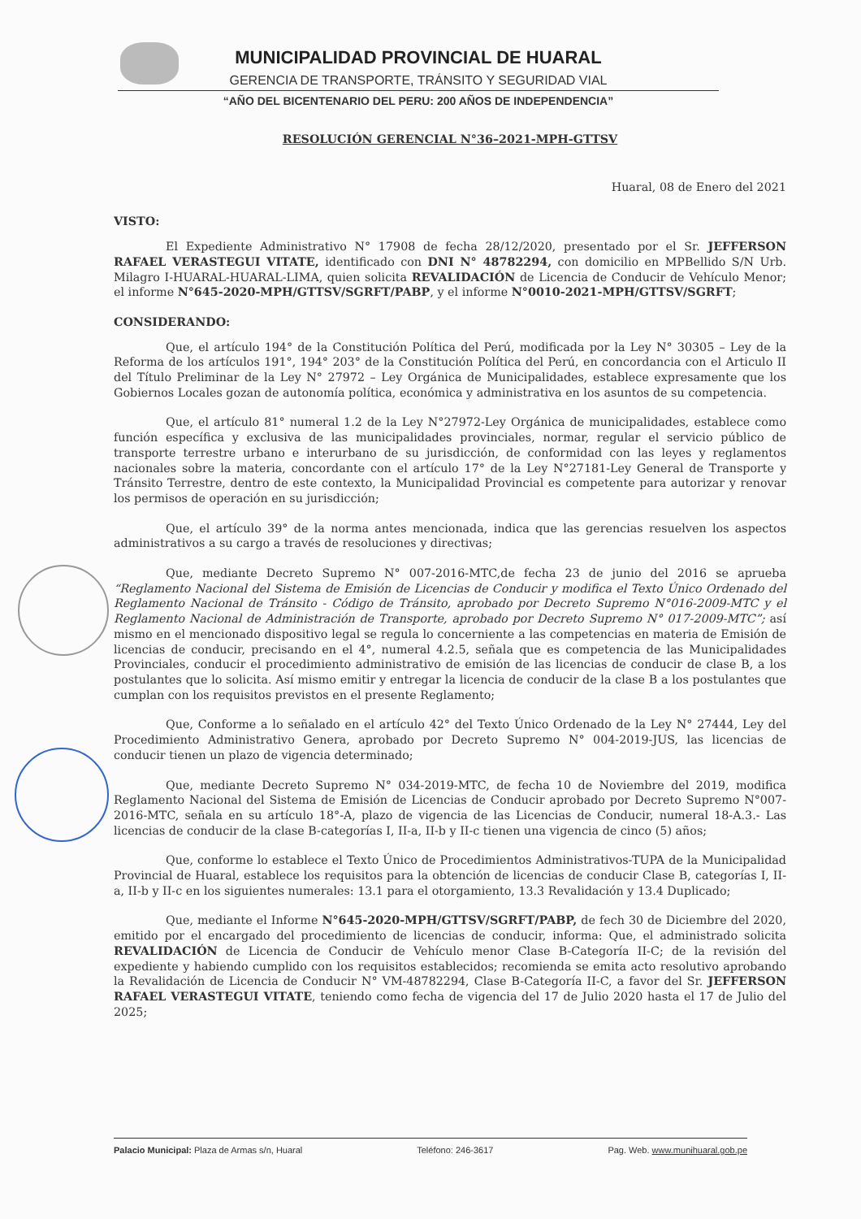MUNICIPALIDAD PROVINCIAL DE HUARAL
GERENCIA DE TRANSPORTE, TRÁNSITO Y SEGURIDAD VIAL
“AÑO DEL BICENTENARIO DEL PERU: 200 AÑOS DE INDEPENDENCIA”
RESOLUCIÓN GERENCIAL N°36–2021-MPH-GTTSV
Huaral, 08 de Enero del 2021
VISTO:
El Expediente Administrativo N° 17908 de fecha 28/12/2020, presentado por el Sr. JEFFERSON RAFAEL VERASTEGUI VITATE, identificado con DNI N° 48782294, con domicilio en MPBellido S/N Urb. Milagro I-HUARAL-HUARAL-LIMA, quien solicita REVALIDACIÓN de Licencia de Conducir de Vehículo Menor; el informe N°645-2020-MPH/GTTSV/SGRFT/PABP, y el informe N°0010-2021-MPH/GTTSV/SGRFT;
CONSIDERANDO:
Que, el artículo 194° de la Constitución Política del Perú, modificada por la Ley N° 30305 – Ley de la Reforma de los artículos 191°, 194° 203° de la Constitución Política del Perú, en concordancia con el Articulo II del Título Preliminar de la Ley N° 27972 – Ley Orgánica de Municipalidades, establece expresamente que los Gobiernos Locales gozan de autonomía política, económica y administrativa en los asuntos de su competencia.
Que, el artículo 81° numeral 1.2 de la Ley N°27972-Ley Orgánica de municipalidades, establece como función específica y exclusiva de las municipalidades provinciales, normar, regular el servicio público de transporte terrestre urbano e interurbano de su jurisdicción, de conformidad con las leyes y reglamentos nacionales sobre la materia, concordante con el artículo 17° de la Ley N°27181-Ley General de Transporte y Tránsito Terrestre, dentro de este contexto, la Municipalidad Provincial es competente para autorizar y renovar los permisos de operación en su jurisdicción;
Que, el artículo 39° de la norma antes mencionada, indica que las gerencias resuelven los aspectos administrativos a su cargo a través de resoluciones y directivas;
Que, mediante Decreto Supremo N° 007-2016-MTC,de fecha 23 de junio del 2016 se aprueba “Reglamento Nacional del Sistema de Emisión de Licencias de Conducir y modifica el Texto Único Ordenado del Reglamento Nacional de Tránsito - Código de Tránsito, aprobado por Decreto Supremo N°016-2009-MTC y el Reglamento Nacional de Administración de Transporte, aprobado por Decreto Supremo N° 017-2009-MTC”; así mismo en el mencionado dispositivo legal se regula lo concerniente a las competencias en materia de Emisión de licencias de conducir, precisando en el 4°, numeral 4.2.5, señala que es competencia de las Municipalidades Provinciales, conducir el procedimiento administrativo de emisión de las licencias de conducir de clase B, a los postulantes que lo solicita. Así mismo emitir y entregar la licencia de conducir de la clase B a los postulantes que cumplan con los requisitos previstos en el presente Reglamento;
Que, Conforme a lo señalado en el artículo 42° del Texto Único Ordenado de la Ley N° 27444, Ley del Procedimiento Administrativo Genera, aprobado por Decreto Supremo N° 004-2019-JUS, las licencias de conducir tienen un plazo de vigencia determinado;
Que, mediante Decreto Supremo N° 034-2019-MTC, de fecha 10 de Noviembre del 2019, modifica Reglamento Nacional del Sistema de Emisión de Licencias de Conducir aprobado por Decreto Supremo N°007-2016-MTC, señala en su artículo 18°-A, plazo de vigencia de las Licencias de Conducir, numeral 18-A.3.- Las licencias de conducir de la clase B-categorías I, II-a, II-b y II-c tienen una vigencia de cinco (5) años;
Que, conforme lo establece el Texto Único de Procedimientos Administrativos-TUPA de la Municipalidad Provincial de Huaral, establece los requisitos para la obtención de licencias de conducir Clase B, categorías I, II-a, II-b y II-c en los siguientes numerales: 13.1 para el otorgamiento, 13.3 Revalidación y 13.4 Duplicado;
Que, mediante el Informe N°645-2020-MPH/GTTSV/SGRFT/PABP, de fech 30 de Diciembre del 2020, emitido por el encargado del procedimiento de licencias de conducir, informa: Que, el administrado solicita REVALIDACIÓN de Licencia de Conducir de Vehículo menor Clase B-Categoría II-C; de la revisión del expediente y habiendo cumplido con los requisitos establecidos; recomienda se emita acto resolutivo aprobando la Revalidación de Licencia de Conducir N° VM-48782294, Clase B-Categoría II-C, a favor del Sr. JEFFERSON RAFAEL VERASTEGUI VITATE, teniendo como fecha de vigencia del 17 de Julio 2020 hasta el 17 de Julio del 2025;
Palacio Municipal: Plaza de Armas s/n, Huaral Teléfono: 246-3617 Pag. Web. www.munihuaral.gob.pe